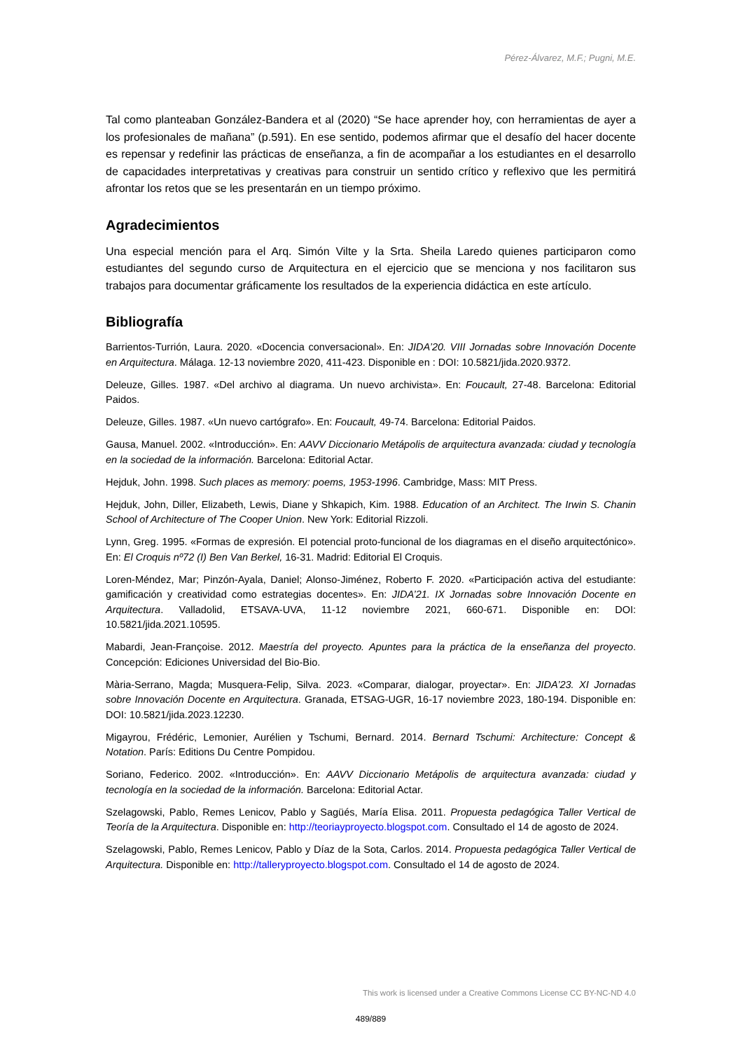Pérez-Álvarez, M.F.; Pugni, M.E.
Tal como planteaban González-Bandera et al (2020) “Se hace aprender hoy, con herramientas de ayer a los profesionales de mañana” (p.591). En ese sentido, podemos afirmar que el desafío del hacer docente es repensar y redefinir las prácticas de enseñanza, a fin de acompañar a los estudiantes en el desarrollo de capacidades interpretativas y creativas para construir un sentido crítico y reflexivo que les permitirá afrontar los retos que se les presentarán en un tiempo próximo.
Agradecimientos
Una especial mención para el Arq. Simón Vilte y la Srta. Sheila Laredo quienes participaron como estudiantes del segundo curso de Arquitectura en el ejercicio que se menciona y nos facilitaron sus trabajos para documentar gráficamente los resultados de la experiencia didáctica en este artículo.
Bibliografía
Barrientos-Turrión, Laura. 2020. «Docencia conversacional». En: JIDA’20. VIII Jornadas sobre Innovación Docente en Arquitectura. Málaga. 12-13 noviembre 2020, 411-423. Disponible en : DOI: 10.5821/jida.2020.9372.
Deleuze, Gilles. 1987. «Del archivo al diagrama. Un nuevo archivista». En: Foucault, 27-48. Barcelona: Editorial Paidos.
Deleuze, Gilles. 1987. «Un nuevo cartógrafo». En: Foucault, 49-74. Barcelona: Editorial Paidos.
Gausa, Manuel. 2002. «Introducción». En: AAVV Diccionario Metápolis de arquitectura avanzada: ciudad y tecnología en la sociedad de la información. Barcelona: Editorial Actar.
Hejduk, John. 1998. Such places as memory: poems, 1953-1996. Cambridge, Mass: MIT Press.
Hejduk, John, Diller, Elizabeth, Lewis, Diane y Shkapich, Kim. 1988. Education of an Architect. The Irwin S. Chanin School of Architecture of The Cooper Union. New York: Editorial Rizzoli.
Lynn, Greg. 1995. «Formas de expresión. El potencial proto-funcional de los diagramas en el diseño arquitectónico». En: El Croquis nº72 (I) Ben Van Berkel, 16-31. Madrid: Editorial El Croquis.
Loren-Méndez, Mar; Pinzón-Ayala, Daniel; Alonso-Jiménez, Roberto F. 2020. «Participación activa del estudiante: gamificación y creatividad como estrategias docentes». En: JIDA’21. IX Jornadas sobre Innovación Docente en Arquitectura. Valladolid, ETSAVA-UVA, 11-12 noviembre 2021, 660-671. Disponible en: DOI: 10.5821/jida.2021.10595.
Mabardi, Jean-Françoise. 2012. Maestría del proyecto. Apuntes para la práctica de la enseñanza del proyecto. Concepción: Ediciones Universidad del Bio-Bio.
Mària-Serrano, Magda; Musquera-Felip, Silva. 2023. «Comparar, dialogar, proyectar». En: JIDA’23. XI Jornadas sobre Innovación Docente en Arquitectura. Granada, ETSAG-UGR, 16-17 noviembre 2023, 180-194. Disponible en: DOI: 10.5821/jida.2023.12230.
Migayrou, Frédéric, Lemonier, Aurélien y Tschumi, Bernard. 2014. Bernard Tschumi: Architecture: Concept & Notation. París: Editions Du Centre Pompidou.
Soriano, Federico. 2002. «Introducción». En: AAVV Diccionario Metápolis de arquitectura avanzada: ciudad y tecnología en la sociedad de la información. Barcelona: Editorial Actar.
Szelagowski, Pablo, Remes Lenicov, Pablo y Sagüés, María Elisa. 2011. Propuesta pedagógica Taller Vertical de Teoría de la Arquitectura. Disponible en: http://teoriayproyecto.blogspot.com. Consultado el 14 de agosto de 2024.
Szelagowski, Pablo, Remes Lenicov, Pablo y Díaz de la Sota, Carlos. 2014. Propuesta pedagógica Taller Vertical de Arquitectura. Disponible en: http://talleryproyecto.blogspot.com. Consultado el 14 de agosto de 2024.
This work is licensed under a Creative Commons License CC BY-NC-ND 4.0
489/889